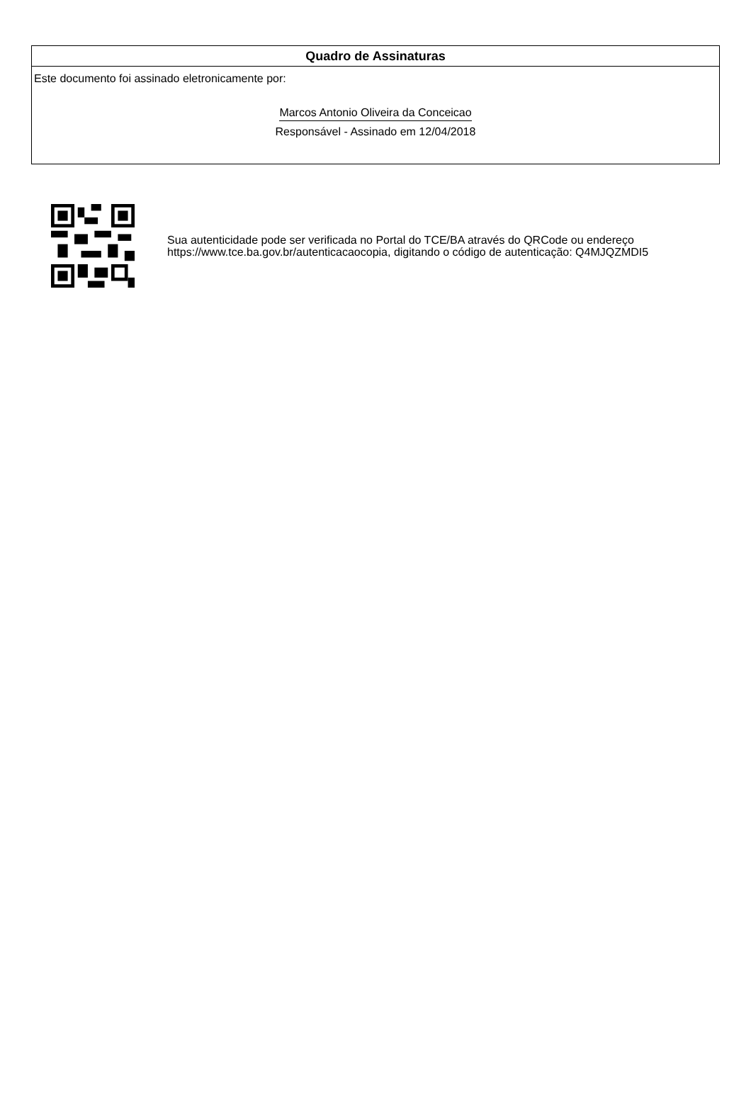Quadro de Assinaturas
Este documento foi assinado eletronicamente por:
Marcos Antonio Oliveira da Conceicao
Responsável - Assinado em 12/04/2018
Sua autenticidade pode ser verificada no Portal do TCE/BA através do QRCode ou endereço https://www.tce.ba.gov.br/autenticacaocopia, digitando o código de autenticação: Q4MJQZMDI5